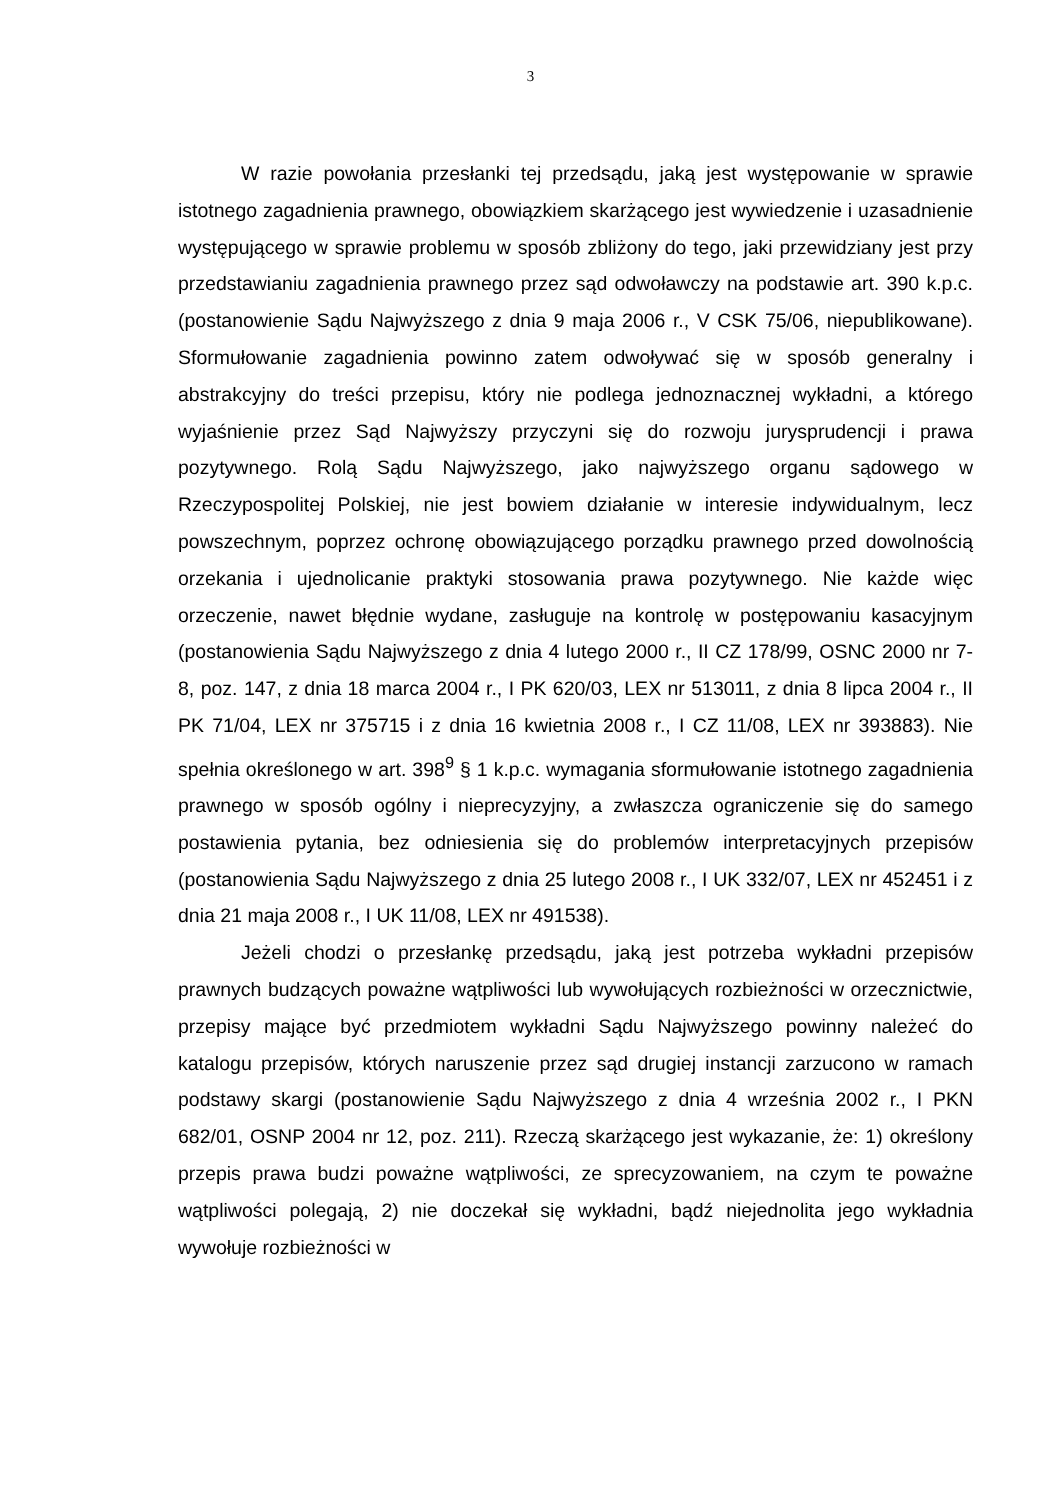3
W razie powołania przesłanki tej przedsądu, jaką jest występowanie w sprawie istotnego zagadnienia prawnego, obowiązkiem skarżącego jest wywiedzenie i uzasadnienie występującego w sprawie problemu w sposób zbliżony do tego, jaki przewidziany jest przy przedstawianiu zagadnienia prawnego przez sąd odwoławczy na podstawie art. 390 k.p.c. (postanowienie Sądu Najwyższego z dnia 9 maja 2006 r., V CSK 75/06, niepublikowane). Sformułowanie zagadnienia powinno zatem odwoływać się w sposób generalny i abstrakcyjny do treści przepisu, który nie podlega jednoznacznej wykładni, a którego wyjaśnienie przez Sąd Najwyższy przyczyni się do rozwoju jurysprudencji i prawa pozytywnego. Rolą Sądu Najwyższego, jako najwyższego organu sądowego w Rzeczypospolitej Polskiej, nie jest bowiem działanie w interesie indywidualnym, lecz powszechnym, poprzez ochronę obowiązującego porządku prawnego przed dowolnością orzekania i ujednolicanie praktyki stosowania prawa pozytywnego. Nie każde więc orzeczenie, nawet błędnie wydane, zasługuje na kontrolę w postępowaniu kasacyjnym (postanowienia Sądu Najwyższego z dnia 4 lutego 2000 r., II CZ 178/99, OSNC 2000 nr 7-8, poz. 147, z dnia 18 marca 2004 r., I PK 620/03, LEX nr 513011, z dnia 8 lipca 2004 r., II PK 71/04, LEX nr 375715 i z dnia 16 kwietnia 2008 r., I CZ 11/08, LEX nr 393883). Nie spełnia określonego w art. 398<sup>9</sup> § 1 k.p.c. wymagania sformułowanie istotnego zagadnienia prawnego w sposób ogólny i nieprecyzyjny, a zwłaszcza ograniczenie się do samego postawienia pytania, bez odniesienia się do problemów interpretacyjnych przepisów (postanowienia Sądu Najwyższego z dnia 25 lutego 2008 r., I UK 332/07, LEX nr 452451 i z dnia 21 maja 2008 r., I UK 11/08, LEX nr 491538).
Jeżeli chodzi o przesłankę przedsądu, jaką jest potrzeba wykładni przepisów prawnych budzących poważne wątpliwości lub wywołujących rozbieżności w orzecznictwie, przepisy mające być przedmiotem wykładni Sądu Najwyższego powinny należeć do katalogu przepisów, których naruszenie przez sąd drugiej instancji zarzucono w ramach podstawy skargi (postanowienie Sądu Najwyższego z dnia 4 września 2002 r., I PKN 682/01, OSNP 2004 nr 12, poz. 211). Rzeczą skarżącego jest wykazanie, że: 1) określony przepis prawa budzi poważne wątpliwości, ze sprecyzowaniem, na czym te poważne wątpliwości polegają, 2) nie doczekał się wykładni, bądź niejednolita jego wykładnia wywołuje rozbieżności w